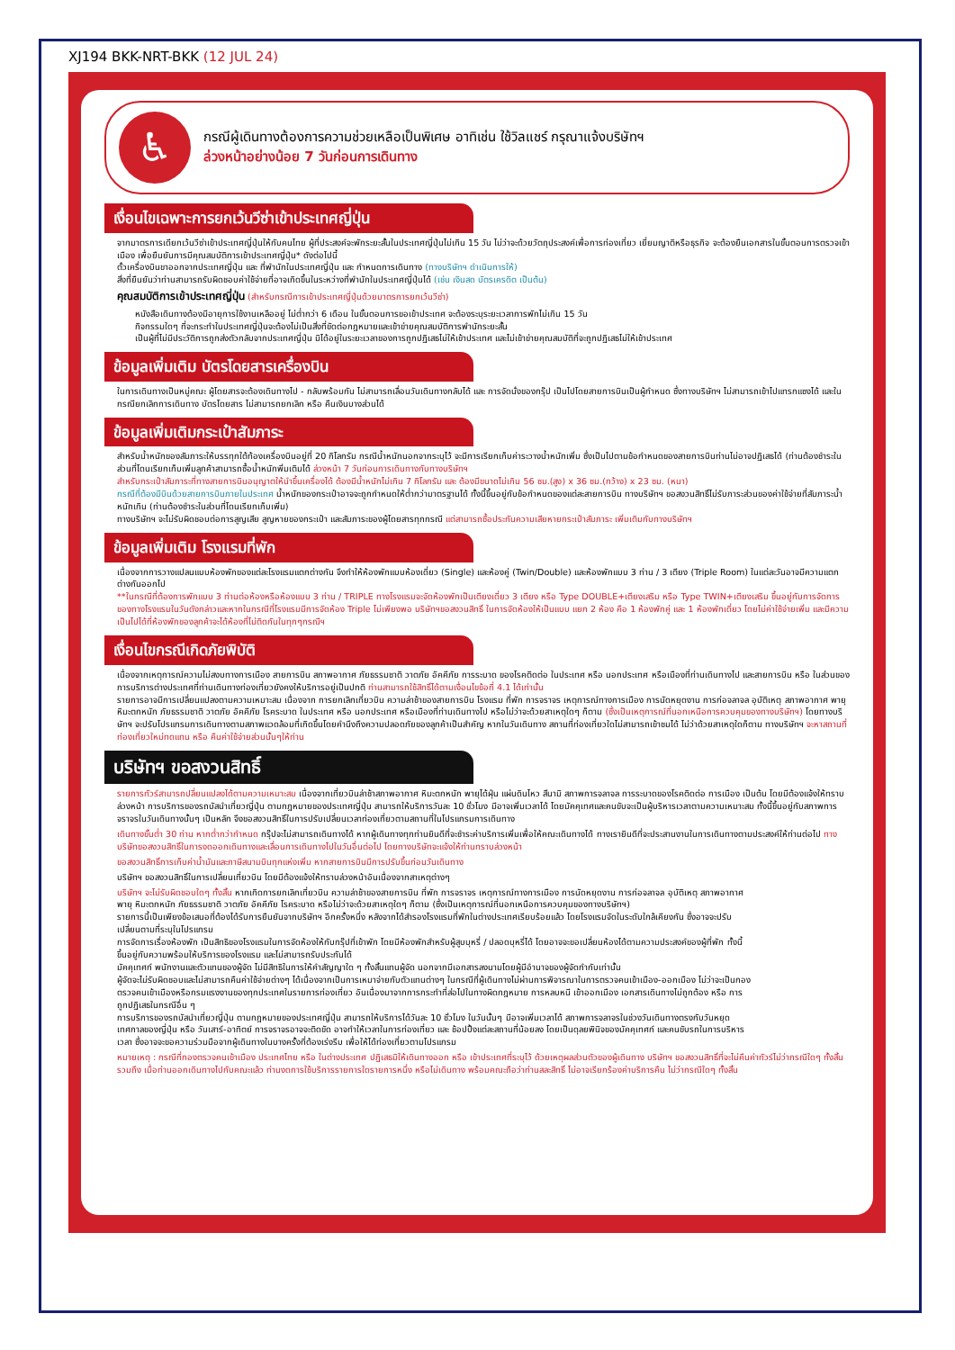XJ194 BKK-NRT-BKK (12 JUL 24)
♿
กรณีผู้เดินทางต้องการความช่วยเหลือเป็นพิเศษ อาทิเช่น ใช้วิลแชร์ กรุณาแจ้งบริษัทฯ
ล่วงหน้าอย่างน้อย 7 วันก่อนการเดินทาง
เงื่อนไขเฉพาะการยกเว้นวีซ่าเข้าประเทศญี่ปุ่น
จากมาตรการเดียกเว้นวีซ่าเข้าประเทศญี่ปุ่นให้กับคนไทย ผู้ที่ประสงค์จะพักระยะสั้นในประเทศญี่ปุ่นไม่เกิน 15 วัน ไม่ว่าจะด้วยวัตถุประสงค์เพื่อการท่องเที่ยว เยี่ยมญาติหรือธุรกิจ จะต้องยืนเอกสารในขั้นตอนการตรวจเข้าเมือง เพื่อยืนยันการมีคุณสมบัติการเข้าประเทศญี่ปุ่น* ดังต่อไปนี้
ตั๋วเครื่องบินขาออกจากประเทศญี่ปุ่น และ ที่พำนักในประเทศญี่ปุ่น และ กำหนดการเดินทาง (ทางบริษัทฯ ดำเนินการให้)
สิ่งที่ยืนยันว่าท่านสามารถรับผิดชอบค่าใช้จ่ายที่อาจเกิดขึ้นในระหว่างที่พำนักในประเทศญี่ปุ่นได้ (เช่น เงินสด บัตรเครดิต เป็นต้น)
คุณสมบัติการเข้าประเทศญี่ปุ่น (สำหรับกรณีการเข้าประเทศญี่ปุ่นด้วยมาตรการยกเว้นวีซ่า)
หนังสือเดินทางต้องมีอายุการใช้งานเหลืออยู่ ไม่ต่ำกว่า 6 เดือน ในขั้นตอนการขอเข้าประเทศ จะต้องระบุระยะเวลาการพักไม่เกิน 15 วัน
กิจกรรมใดๆ ที่จะกระทำในประเทศญี่ปุ่นจะต้องไม่เป็นสิ่งที่ขัดต่อกฎหมายและเข้าข่ายคุณสมบัติการพำนักระยะสั้น
เป็นผู้ที่ไม่มีประวัติการถูกส่งตัวกลับจากประเทศญี่ปุ่น มิได้อยู่ในระยะเวลาของการถูกปฏิเสธไม่ให้เข้าประเทศ และไม่เข้าข่ายคุณสมบัติที่จะถูกปฏิเสธไม่ให้เข้าประเทศ
ข้อมูลเพิ่มเติม บัตรโดยสารเครื่องบิน
ในการเดินทางเป็นหมู่คณะ ผู้โดยสารจะต้องเดินทางไป - กลับพร้อมกัน ไม่สามารถเลื่อนวันเดินทางกลับได้ และ การจัดนั่งของกรุ๊ป เป็นไปโดยสายการบินเป็นผู้กำหนด ซึ่งทางบริษัทฯ ไม่สามารถเข้าไปแทรกแซงได้ และในกรณียกเลิกการเดินทาง บัตรโดยสาร ไม่สามารถยกเลิก หรือ คืนเงินบางส่วนได้
ข้อมูลเพิ่มเติมกระเป๋าสัมภาระ
สำหรับน้ำหนักของสัมภาระให้บรรทุกใต้ท้องเครื่องบินอยู่ที่ 20 กิโลกรัม กรณีน้ำหนักนอกจากระบุไว้ จะมีการเรียกเก็บค่าระวางน้ำหนักเพิ่ม ซึ่งเป็นไปตามข้อกำหนดของสายการบินท่านไม่อาจปฏิเสธได้ (ท่านต้องชำระในส่วนที่โดนเรียกเก็บเพิ่มลูกค้าสามารถซื้อน้ำหนักพิ่มเติมได้ ล่วงหน้า 7 วันก่อนการเดินทางกับทางบริษัทฯ
สำหรับกระเป๋าสัมภาระที่ทางสายการบินอนุญาตให้นำขึ้นเครื่องได้ ต้องมีน้ำหนักไม่เกิน 7 กิโลกรัม และ ต้องมีขนาดไม่เกิน 56 ซม.(สูง) x 36 ซม.(กว้าง) x 23 ซม. (หนา)
กรณีที่ต้องมีบินด้วยสายการบินภายในประเทศ น้ำหนักของกระเป๋าอาจจะถูกกำหนดให้ต่ำกว่ามาตรฐานได้ ทั้งนี้ขึ้นอยู่กับข้อกำหนดของแต่ละสายการบิน ทางบริษัทฯ ขอสงวนสิทธิ์ไม่รับภาระส่วนของค่าใช้จ่ายที่สัมภาระน้ำหนักเกิน (ท่านต้องชำระในส่วนที่โดนเรียกเก็บเพิ่ม)
ทางบริษัทฯ จะไม่รับผิดชอบต่อการสูญเสีย สูญหายของกระเป๋า และสัมภาระของผู้โดยสารทุกกรณี แต่สามารถซื้อประกันความเสียหายกระเป๋าสัมภาระ เพิ่มเติมกับทางบริษัทฯ
ข้อมูลเพิ่มเติม โรงแรมที่พัก
เนื่องจากการวางแปลนแบบห้องพักของแต่ละโรงแรมแตกต่างกัน จึงทำให้ห้องพักแบบห้องเดี่ยว (Single) และห้องคู่ (Twin/Double) และห้องพักแบบ 3 ท่าน / 3 เตียง (Triple Room) ในแต่ละวันอาจมีความแตกต่างกันออกไป
**ในกรณีที่ต้องการพักแบบ 3 ท่านต่อห้องหรือห้องแบบ 3 ท่าน / TRIPLE ทางโรงแรมจะจัดห้องพักเป็นเตียงเดี่ยว 3 เตียง หรือ Type DOUBLE+เตียงเสริม หรือ Type TWIN+เตียงเสริม ขึ้นอยู่กับการจัดการของทางโรงแรมในวันดังกล่าวและหากในกรณีที่โรงแรมมีการจัดห้อง Triple ไม่เพียงพอ บริษัทฯขอสงวนสิทธิ์ ในการจัดห้องให้เป็นแบบ แยก 2 ห้อง คือ 1 ห้องพักคู่ และ 1 ห้องพักเดี่ยว โดยไม่ค่าใช้จ่ายเพิ่ม และมีความเป็นไปได้ที่ห้องพักของลูกค้าจะได้ห้องที่ไม่ติดกันในทุกๆกรณีฯ
เงื่อนไขกรณีเกิดภัยพิบัติ
เนื่องจากเหตุการณ์ความไม่สงบทางการเมือง สายการบิน สภาพอากาศ ภัยธรรมชาติ วาตภัย อัคคีภัย การระบาด ของโรคติดต่อ ในประเทศ หรือ นอกประเทศ หรือเมืองที่ท่านเดินทางไป และสายการบิน หรือ ในส่วนของการบริการต่างประเทศที่ท่านเดินทางท่องเที่ยวยังคงให้บริการอยู่เป็นปกติ ท่านสามารถใช้สิทธิ์ได้ตามเงื่อนไขข้อที่ 4.1 ได้เท่านั้น
รายการอาจมีการเปลี่ยนแปลงตามความเหมาะสม เนื่องจาก การยกเลิกเที่ยวบิน ความล่าช้าของสายการบิน โรงแรม ที่พัก การจราจร เหตุการณ์ทางการเมือง การนัดหยุดงาน การก่อจลาจล อุบัติเหตุ สภาพอากาศ พายุ หิมะตกหนัก ภัยธรรมชาติ วาตภัย อัคคีภัย โรคระบาด ในประเทศ หรือ นอกประเทศ หรือเมืองที่ท่านเดินทางไป หรือไม่ว่าจะด้วยสาเหตุใดๆ ก็ตาม (ซึ่งเป็นเหตุการณ์ที่นอกเหนือการควบคุมของทางบริษัทฯ) โดยทางบริษัทฯ จะปรับโปรแกรมการเดินทางตามสภาพแวดล้อมที่เกิดขึ้นโดยคำนึงถึงความปลอดภัยของลูกค้าเป็นสำคัญ หากในวันเดินทาง สถานที่ท่องเที่ยวใดไม่สามารถเข้าชมได้ ไม่ว่าด้วยสาเหตุใดก็ตาม ทางบริษัทฯ จะหาสถานที่ท่องเที่ยวใหม่ทดแทน หรือ คืนค่าใช้จ่ายส่วนนั้นๆให้ท่าน
บริษัทฯ ขอสงวนสิทธิ์
รายการทัวร์สามารถปลี่ยนแปลงได้ตามความเหมาะสม เนื่องจากเที่ยวบินล่าช้าสภาพอากาศ หิมะตกหนัก พายุได้ฝุ่น แผ่นดินไหว สึนามิ สภาพการจลาจล การระบาดของโรคติดต่อ การเมือง เป็นต้น โดยมีต้องแจ้งให้ทราบล่วงหน้า การบริการของรถบัสนำเที่ยวญี่ปุ่น ตามกฎหมายของประเทศญี่ปุ่น สามารถให้บริการวันละ 10 ชั่วโมง มีอาจเพิ่มเวลาได้ โดยมัคคุเทศและคนขับจะเป็นผู้บริหารเวลาตามความเหมาะสม ทั้งนี้ขึ้นอยู่กับสภาพการจราจรในวันเดินทางนั้นๆ เป็นหลัก จึงขอสงวนสิทธิ์ในการปรับเปลี่ยนเวลาท่องเที่ยวตามสถานที่ในโปรแกรมการเดินทาง
เดินทางขั้นต่ำ 30 ท่าน หากต่ำกว่ากำหนด กรุ๊ปจะไม่สามารถเดินทางได้ หากผู้เดินทางทุกท่านยินดีที่จะชำระค่าบริการเพิ่มเพื่อให้คณะเดินทางได้ ทางเรายินดีที่จะประสานงานในการเดินทางตามประสงค์ให้ท่านต่อไป ทางบริษัทขอสงวนสิทธิ์ในการงดออกเดินทางและเลื่อนการเดินทางไปในวันอื่นต่อไป โดยทางบริษัทจะแจ้งให้ท่านทราบล่วงหน้า
ขอสงวนสิทธิ์การเก็บค่าน้ำมันและภาษีสนามบินทุกแห่งเพิ่ม หากสายการบินมีการปรับขึ้นก่อนวันเดินทาง
บริษัทฯ ขอสงวนสิทธิ์ในการเปลี่ยนเที่ยวบิน โดยมีต้องแจ้งให้ทราบล่วงหน้าอันเนื่องจากสาเหตุต่างๆ
บริษัทฯ จะไม่รับผิดชอบใดๆ ทั้งสิ้น หากเกิดการยกเลิกเที่ยวบิน ความล่าช้าของสายการบิน ที่พัก การจราจร เหตุการณ์ทางการเมือง การนัดหยุดงาน การก่อจลาจล อุบัติเหตุ สภาพอากาศ พายุ หิมะตกหนัก ภัยธรรมชาติ วาตภัย อัคคีภัย โรคระบาด หรือไม่ว่าจะด้วยสาเหตุใดๆ ก็ตาม (ซึ่งเป็นเหตุการณ์ที่นอกเหนือการควบคุมของทางบริษัทฯ)
รายการนี้เป็นเพียงข้อเสนอที่ต้องได้รับการยืนยันจากบริษัทฯ อีกครั้งหนึ่ง หลังจากได้สำรองโรงแรมที่พักในต่างประเทศเรียบร้อยแล้ว โดยโรงแรมจัดในระดับใกล้เคียงกัน ซึ่งอาจจะปรับเปลี่ยนตามที่ระบุในโปรแกรม
การจัดการเรื่องห้องพัก เป็นสิทธิของโรงแรมในการจัดห้องให้กับกรุ๊ปที่เข้าพัก โดยมีห้องพักสำหรับผู้สูบบุหรี่ / ปลอดบุหรี่ได้ โดยอาจจะขอเปลี่ยนห้องได้ตามความประสงค์ของผู้ที่พัก ทั้งนี้ขึ้นอยู่กับความพร้อมให้บริการของโรงแรม และไม่สามารถรับประกันได้
มัคคุเทศก์ พนักงานและตัวแทนของผู้จัด ไม่มีสิทธิในการให้คำสัญญาใด ๆ ทั้งสิ้นแทนผู้จัด นอกจากมีเอกสารลงนามโดยผู้มีอำนาจของผู้จัดกำกับเท่านั้น
ผู้จัดจะไม่รับผิดชอบและไม่สามารถคืนค่าใช้จ่ายต่างๆ ได้เนื่องจากเป็นการเหมาจ่ายกับตัวแทนต่างๆ ในกรณีที่ผู้เดินทางไม่ผ่านการพิจารณาในการตรวจคนเข้าเมือง-ออกเมือง ไม่ว่าจะเป็นกองตรวจคนเข้าเมืองหรือกรมแรงงานของทุกประเทศในรายการท่องเที่ยว อันเนื่องมาจากการกระทำที่ส่อไปในทางผิดกฎหมาย การหลบหนี เข้าออกเมือง เอกสารเดินทางไม่ถูกต้อง หรือ การถูกปฏิเสธในกรณีอื่น ๆ
การบริการของรถบัสนำเที่ยวญี่ปุ่น ตามกฎหมายของประเทศญี่ปุ่น สามารถให้บริการได้วันละ 10 ชั่วโมง ในวันนั้นๆ มีอาจเพิ่มเวลาได้ สภาพการจลาจรในช่วงวันเดินทางตรงกับวันหยุดเทศกาลของญี่ปุ่น หรือ วันเสาร์-อาทิตย์ การจราจรอาจจะติดขัด อาจทำให้เวลาในการท่องเที่ยว และ ช้อปปิ้งแต่ละสถานที่น้อยลง โดยเป็นดุลยพินิจของมัคคุเทศก์ และคนขับรถในการบริหารเวลา ซึ่งอาจจะขอความร่วมมือจากผู้เดินทางในบางครั้งที่ต้องเร่งรีบ เพื่อให้ได้ท่องเที่ยวตามโปรแกรม
หมายเหตุ : กรณีที่กองตรวจคนเข้าเมือง ประเทศไทย หรือ ในต่างประเทศ ปฏิเสธมิให้เดินทางออก หรือ เข้าประเทศที่ระบุไว้ ด้วยเหตุผลส่วนตัวของผู้เดินทาง บริษัทฯ ขอสงวนสิทธิ์ที่จะไม่คืนค่าทัวร์ไม่ว่ากรณีใดๆ ทั้งสิ้น รวมถึง เมื่อท่านออกเดินทางไปกับคณะแล้ว ท่านงดการใช้บริการรายการใดรายการหนึ่ง หรือไม่เดินทาง พร้อมคณะถือว่าท่านสละสิทธิ์ ไม่อาจเรียกร้องค่าบริการคืน ไม่ว่ากรณีใดๆ ทั้งสิ้น